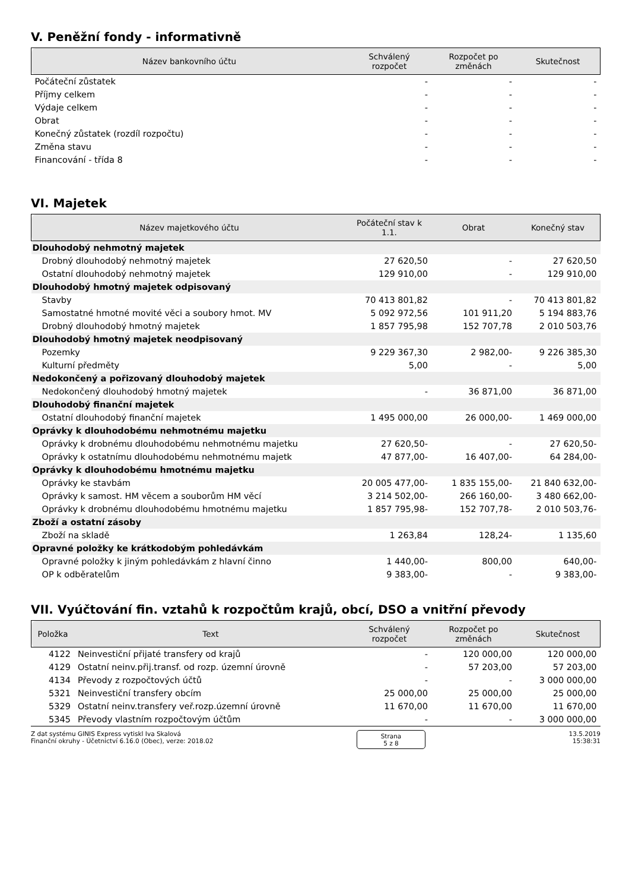V. Peněžní fondy - informativně
| Název bankovního účtu | Schválený rozpočet | Rozpočet po změnách | Skutečnost |
| --- | --- | --- | --- |
| Počáteční zůstatek | - | - | - |
| Příjmy celkem | - | - | - |
| Výdaje celkem | - | - | - |
| Obrat | - | - | - |
| Konečný zůstatek (rozdíl rozpočtu) | - | - | - |
| Změna stavu | - | - | - |
| Financování - třída 8 | - | - | - |
VI. Majetek
| Název majetkového účtu | Počáteční stav k 1.1. | Obrat | Konečný stav |
| --- | --- | --- | --- |
| Dlouhodobý nehmotný majetek | | | |
| Drobný dlouhodobý nehmotný majetek | 27 620,50 | - | 27 620,50 |
| Ostatní dlouhodobý nehmotný majetek | 129 910,00 | - | 129 910,00 |
| Dlouhodobý hmotný majetek odpisovaný | | | |
| Stavby | 70 413 801,82 | - | 70 413 801,82 |
| Samostatné hmotné movité věci a soubory hmot. MV | 5 092 972,56 | 101 911,20 | 5 194 883,76 |
| Drobný dlouhodobý hmotný majetek | 1 857 795,98 | 152 707,78 | 2 010 503,76 |
| Dlouhodobý hmotný majetek neodpisovaný | | | |
| Pozemky | 9 229 367,30 | 2 982,00- | 9 226 385,30 |
| Kulturní předměty | 5,00 | - | 5,00 |
| Nedokončený a pořizovaný dlouhodobý majetek | | | |
| Nedokončený dlouhodobý hmotný majetek | - | 36 871,00 | 36 871,00 |
| Dlouhodobý finanční majetek | | | |
| Ostatní dlouhodobý finanční majetek | 1 495 000,00 | 26 000,00- | 1 469 000,00 |
| Oprávky k dlouhodobému nehmotnému majetku | | | |
| Oprávky k drobnému dlouhodobému nehmotnému majetku | 27 620,50- | - | 27 620,50- |
| Oprávky k ostatnímu dlouhodobému nehmotnému majetk | 47 877,00- | 16 407,00- | 64 284,00- |
| Oprávky k dlouhodobému hmotnému majetku | | | |
| Oprávky ke stavbám | 20 005 477,00- | 1 835 155,00- | 21 840 632,00- |
| Oprávky k samost. HM věcem a souborům HM věcí | 3 214 502,00- | 266 160,00- | 3 480 662,00- |
| Oprávky k drobnému dlouhodobému hmotnému majetku | 1 857 795,98- | 152 707,78- | 2 010 503,76- |
| Zboží a ostatní zásoby | | | |
| Zboží na skladě | 1 263,84 | 128,24- | 1 135,60 |
| Opravné položky ke krátkodobým pohledávkám | | | |
| Opravné položky k jiným pohledávkám z hlavní činno | 1 440,00- | 800,00 | 640,00- |
| OP k odběratelům | 9 383,00- | - | 9 383,00- |
VII. Vyúčtování fin. vztahů k rozpočtům krajů, obcí, DSO a vnitřní převody
| Položka | Text | Schválený rozpočet | Rozpočet po změnách | Skutečnost |
| --- | --- | --- | --- | --- |
| 4122 | Neinvestiční přijaté transfery od krajů | - | 120 000,00 | 120 000,00 |
| 4129 | Ostatní neinv.přij.transf. od rozp. územní úrovně | - | 57 203,00 | 57 203,00 |
| 4134 | Převody z rozpočtových účtů | - | - | 3 000 000,00 |
| 5321 | Neinvestiční transfery obcím | 25 000,00 | 25 000,00 | 25 000,00 |
| 5329 | Ostatní neinv.transfery veř.rozp.územní úrovně | 11 670,00 | 11 670,00 | 11 670,00 |
| 5345 | Převody vlastním rozpočtovým účtům | - | - | 3 000 000,00 |
Z dat systému GINIS Express vytiskl Iva Skalová
Finanční okruhy - Účetnictví 6.16.0 (Obec), verze: 2018.02
Strana
5 z 8
13.5.2019
15:38:31